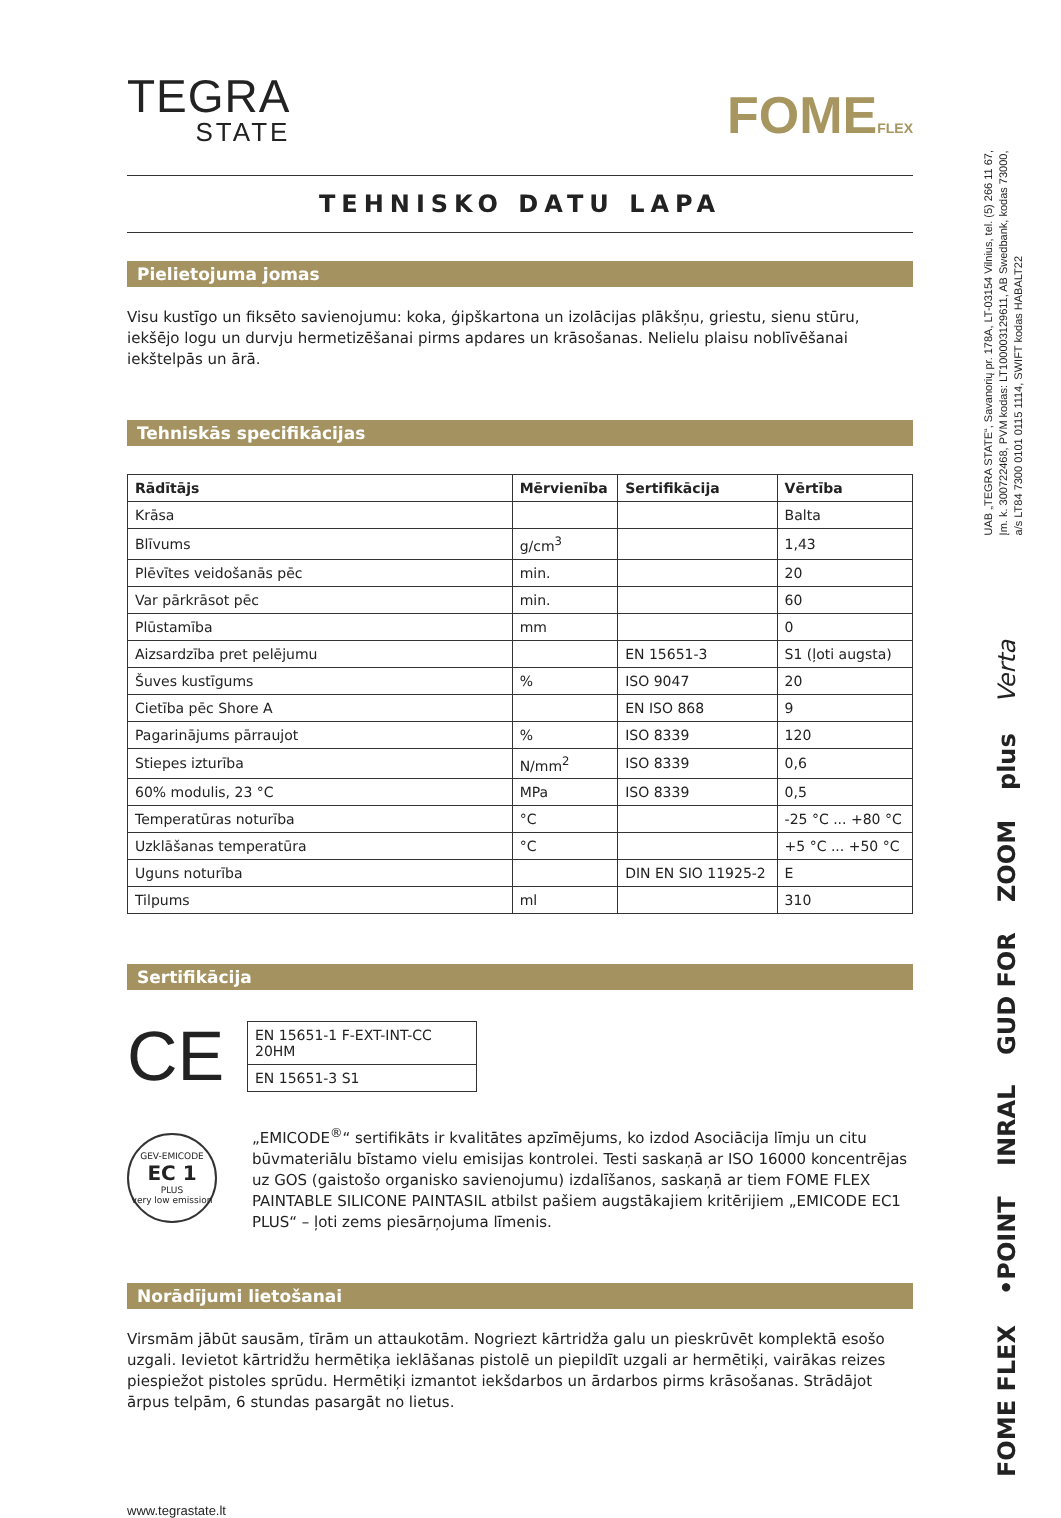TEGRA
STATE
FOMEFLEX
TEHNISKO DATU LAPA
Pielietojuma jomas
Visu kustīgo un fiksēto savienojumu: koka, ģipškartona un izolācijas plākšņu, griestu, sienu stūru, iekšējo logu un durvju hermetizēšanai pirms apdares un krāsošanas. Nelielu plaisu noblīvēšanai iekštelpās un ārā.
Tehniskās specifikācijas
| Rādītājs | Mērvienība | Sertifikācija | Vērtība |
| --- | --- | --- | --- |
| Krāsa | | | Balta |
| Blīvums | g/cm<sup>3</sup> | | 1,43 |
| Plēvītes veidošanās pēc | min. | | 20 |
| Var pārkrāsot pēc | min. | | 60 |
| Plūstamība | mm | | 0 |
| Aizsardzība pret pelējumu | | EN 15651-3 | S1 (ļoti augsta) |
| Šuves kustīgums | % | ISO 9047 | 20 |
| Cietība pēc Shore A | | EN ISO 868 | 9 |
| Pagarinājums pārraujot | % | ISO 8339 | 120 |
| Stiepes izturība | N/mm<sup>2</sup> | ISO 8339 | 0,6 |
| 60% modulis, 23 °C | MPa | ISO 8339 | 0,5 |
| Temperatūras noturība | °C | | -25 °C ... +80 °C |
| Uzklāšanas temperatūra | °C | | +5 °C ... +50 °C |
| Uguns noturība | | DIN EN SIO 11925-2 | E |
| Tilpums | ml | | 310 |
Sertifikācija
CE
| EN 15651-1 F-EXT-INT-CC 20HM |
| EN 15651-3 S1 |
GEV-EMICODE
EC 1
PLUS
very low emission
„EMICODE<sup>®</sup>“ sertifikāts ir kvalitātes apzīmējums, ko izdod Asociācija līmju un citu būvmateriālu bīstamo vielu emisijas kontrolei. Testi saskaņā ar ISO 16000 koncentrējas uz GOS (gaistošo organisko savienojumu) izdalīšanos, saskaņā ar tiem FOME FLEX PAINTABLE SILICONE PAINTASIL atbilst pašiem augstākajiem kritērijiem „EMICODE EC1 PLUS“ – ļoti zems piesārņojuma līmenis.
Norādījumi lietošanai
Virsmām jābūt sausām, tīrām un attaukotām. Nogriezt kārtridža galu un pieskrūvēt komplektā esošo uzgali. Ievietot kārtridžu hermētiķa ieklāšanas pistolē un piepildīt uzgali ar hermētiķi, vairākas reizes piespiežot pistoles sprūdu. Hermētiķi izmantot iekšdarbos un ārdarbos pirms krāsošanas. Strādājot ārpus telpām, 6 stundas pasargāt no lietus.
www.tegrastate.lt
UAB „TEGRA STATE“, Savanorių pr. 178A, LT-03154 Vilnius, tel. (5) 266 11 67,
Įm. k. 300722468, PVM kodas: LT100003129611, AB Swedbank, kodas 73000,
a/s LT84 7300 0101 0115 1114, SWIFT kodas HABALT22
FOME FLEX •POINT INRAL GUD FOR ZOOM plus Verta